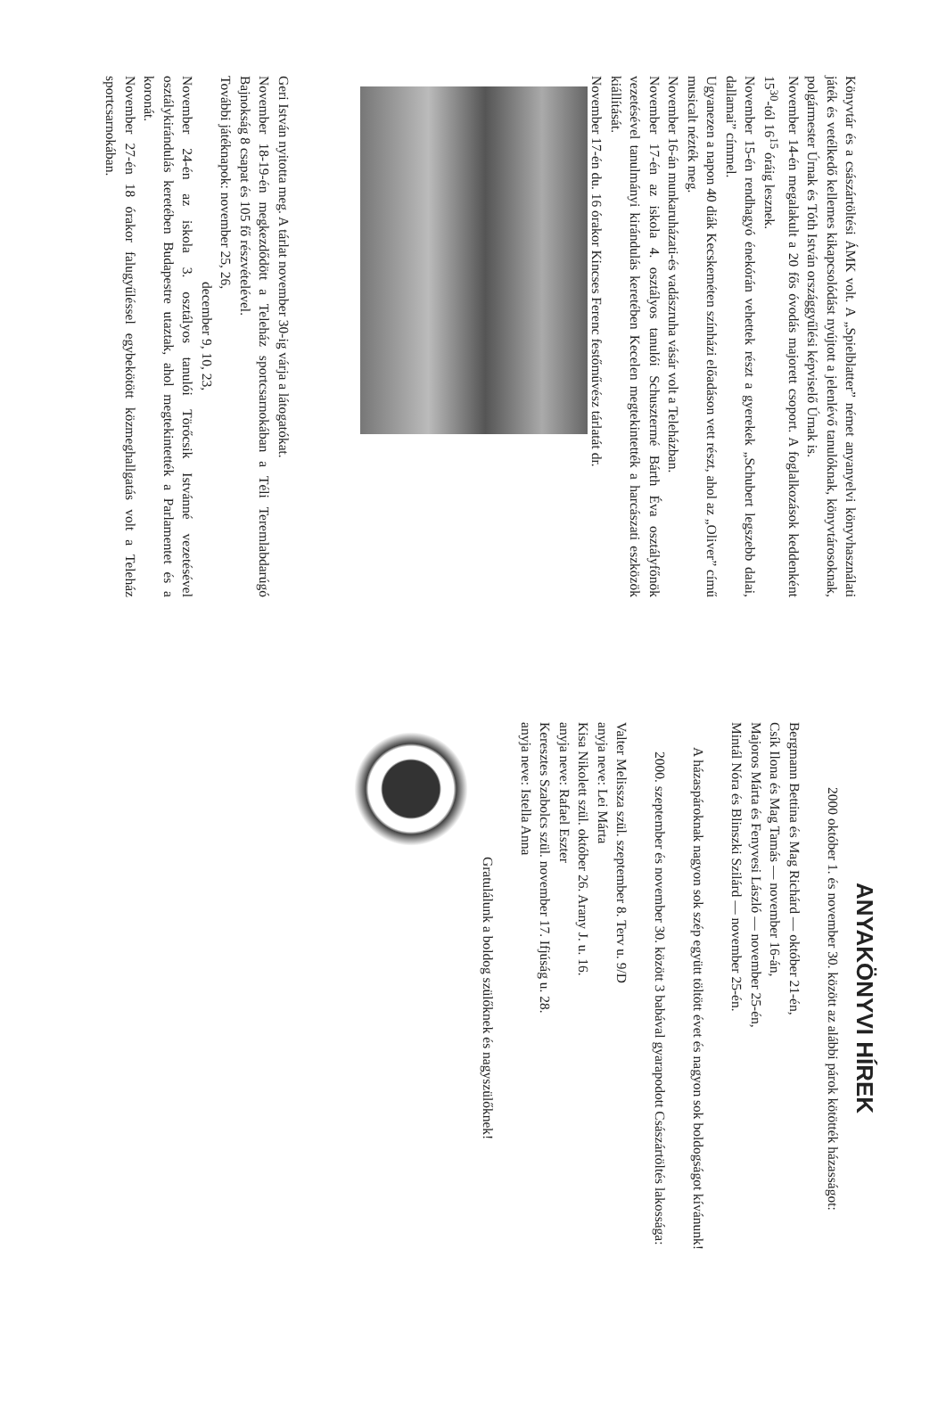Könyvtár és a császártöltési ÁMK volt. A „Spielblatter” német anyanyelvi könyvhasználati játék és vetélkedő kellemes kikapcsolódást nyújtott a jelenlévő tanulóknak, könyvtárosoknak, polgármester Úrnak és Tóth István országgyűlési képviselő Úrnak is.
November 14-én megalakult a 20 fős óvodás majorett csoport. A foglalkozások keddenként 15<sup>30</sup>-tól 16<sup>15</sup> óráig lesznek.
November 15-én rendhagyó énekórán vehettek részt a gyerekek „Schubert legszebb dalai, dallamai” címmel.
Ugyanezen a napon 40 diák Kecskeméten színházi előadáson vett részt, ahol az „Oliver” című musicalt nézték meg.
November 16-án munkaruházati-és vadászruha vásár volt a Teleházban.
November 17-én az iskola 4. osztályos tanulói Schusztermé Bárth Éva osztályfőnök vezetésével tanulmányi kirándulás keretében Kecelen megtekintették a harcászati eszközök kiállítását.
November 17-én du. 16 órakor Kincses Ferenc festőművész tárlatát dr.
Geri István nyitotta meg. A tárlat november 30-ig várja a látogatókat.
November 18-19-én megkezdődött a Teleház sportcsarnokában a Téli Teremlabdarúgó Bajnokság 8 csapat és 105 fő részvételével.
További játéknapok: november 25, 26,
december 9, 10, 23,
November 24-én az iskola 3. osztályos tanulói Törőcsik Istvánné vezetésével osztálykirándulás keretében Budapestre utaztak, ahol megtekintették a Parlamentet és a koronát.
November 27-én 18 órakor falugyűléssel egybekötött közmeghallgatás volt a Teleház sportcsarnokában.
ANYAKÖNYVI HÍREK
2000 október 1. és november 30. között az alábbi párok kötötték házasságot:
Bergmann Bettina és Mag Richárd — október 21-én,
Csík Ilona és Mag Tamás — november 16-án,
Majoros Márta és Fenyvesi László — november 25-én,
Mintál Nóra és Blinszki Szilárd — november 25-én.
A házaspároknak nagyon sok szép együtt töltött évet és nagyon sok boldogságot kívánunk!
2000. szeptember és november 30. között 3 babával gyarapodott Császártöltés lakossága:
Valter Melissza szül. szeptember 8. Terv u. 9/D
anyja neve: Lei Márta
Kisa Nikolett szül. október 26. Arany J. u. 16.
anyja neve: Rafael Eszter
Keresztes Szabolcs szül. november 17. Ifjúság u. 28.
anyja neve: Istella Anna
Gratulálunk a boldog szülőknek és nagyszülőknek!